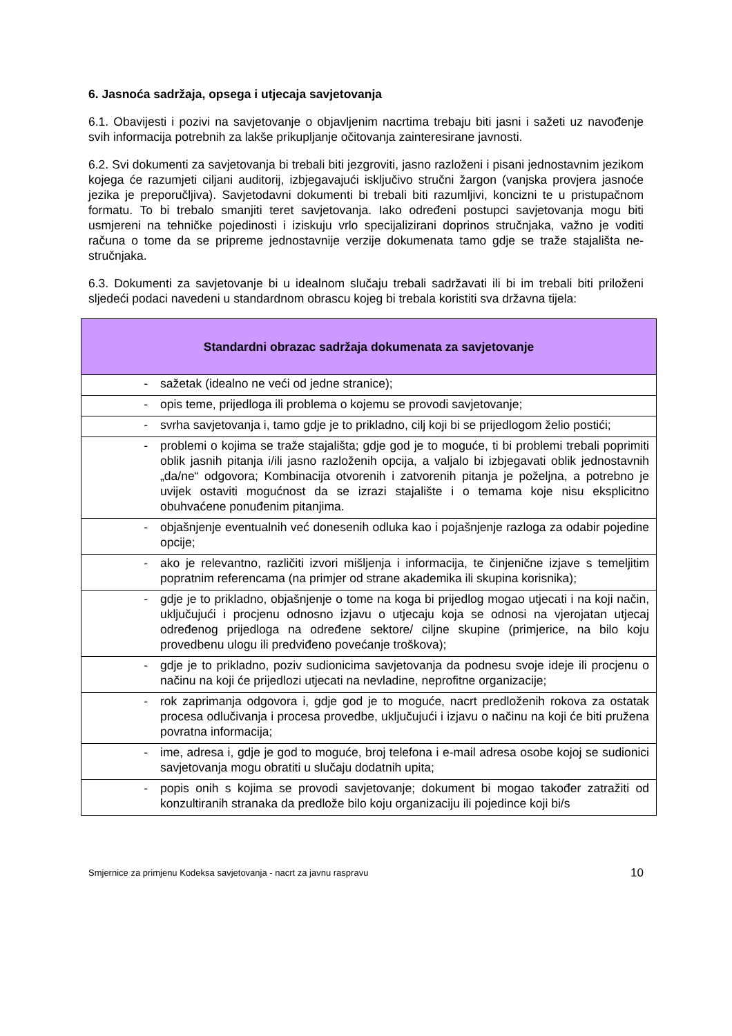6. Jasnoća sadržaja, opsega i utjecaja savjetovanja
6.1. Obavijesti i pozivi na savjetovanje o objavljenim nacrtima trebaju biti jasni i sažeti uz navođenje svih informacija potrebnih za lakše prikupljanje očitovanja zainteresirane javnosti.
6.2. Svi dokumenti za savjetovanja bi trebali biti jezgroviti, jasno razloženi i pisani jednostavnim jezikom kojega će razumjeti ciljani auditorij, izbjegavajući isključivo stručni žargon (vanjska provjera jasnoće jezika je preporučljiva). Savjetodavni dokumenti bi trebali biti razumljivi, koncizni te u pristupačnom formatu. To bi trebalo smanjiti teret savjetovanja. Iako određeni postupci savjetovanja mogu biti usmjereni na tehničke pojedinosti i iziskuju vrlo specijalizirani doprinos stručnjaka, važno je voditi računa o tome da se pripreme jednostavnije verzije dokumenata tamo gdje se traže stajališta ne-stručnjaka.
6.3. Dokumenti za savjetovanje bi u idealnom slučaju trebali sadržavati ili bi im trebali biti priloženi sljedeći podaci navedeni u standardnom obrascu kojeg bi trebala koristiti sva državna tijela:
| Standardni obrazac sadržaja dokumenata za savjetovanje | |
| --- | --- |
| - | sažetak (idealno ne veći od jedne stranice); |
| - | opis teme, prijedloga ili problema o kojemu se provodi savjetovanje; |
| - | svrha savjetovanja i, tamo gdje je to prikladno, cilj koji bi se prijedlogom želio postići; |
| - | problemi o kojima se traže stajališta; gdje god je to moguće, ti bi problemi trebali poprimiti oblik jasnih pitanja i/ili jasno razloženih opcija, a valjalo bi izbjegavati oblik jednostavnih „da/ne“ odgovora; Kombinacija otvorenih i zatvorenih pitanja je poželjna, a potrebno je uvijek ostaviti mogućnost da se izrazi stajalište i o temama koje nisu eksplicitno obuhvaćene ponuđenim pitanjima. |
| - | objašnjenje eventualnih već donesenih odluka kao i pojašnjenje razloga za odabir pojedine opcije; |
| - | ako je relevantno, različiti izvori mišljenja i informacija, te činjenične izjave s temeljitim popratnim referencama (na primjer od strane akademika ili skupina korisnika); |
| - | gdje je to prikladno, objašnjenje o tome na koga bi prijedlog mogao utjecati i na koji način, uključujući i procjenu odnosno izjavu o utjecaju koja se odnosi na vjerojatan utjecaj određenog prijedloga na određene sektore/ ciljne skupine (primjerice, na bilo koju provedbenu ulogu ili predviđeno povećanje troškova); |
| - | gdje je to prikladno, poziv sudionicima savjetovanja da podnesu svoje ideje ili procjenu o načinu na koji će prijedlozi utjecati na nevladine, neprofitne organizacije; |
| - | rok zaprimanja odgovora i, gdje god je to moguće, nacrt predloženih rokova za ostatak procesa odlučivanja i procesa provedbe, uključujući i izjavu o načinu na koji će biti pružena povratna informacija; |
| - | ime, adresa i, gdje je god to moguće, broj telefona i e-mail adresa osobe kojoj se sudionici savjetovanja mogu obratiti u slučaju dodatnih upita; |
| - | popis onih s kojima se provodi savjetovanje; dokument bi mogao također zatražiti od konzultiranih stranaka da predlože bilo koju organizaciju ili pojedince koji bi/s |
Smjernice za primjenu Kodeksa savjetovanja - nacrt za javnu raspravu 10